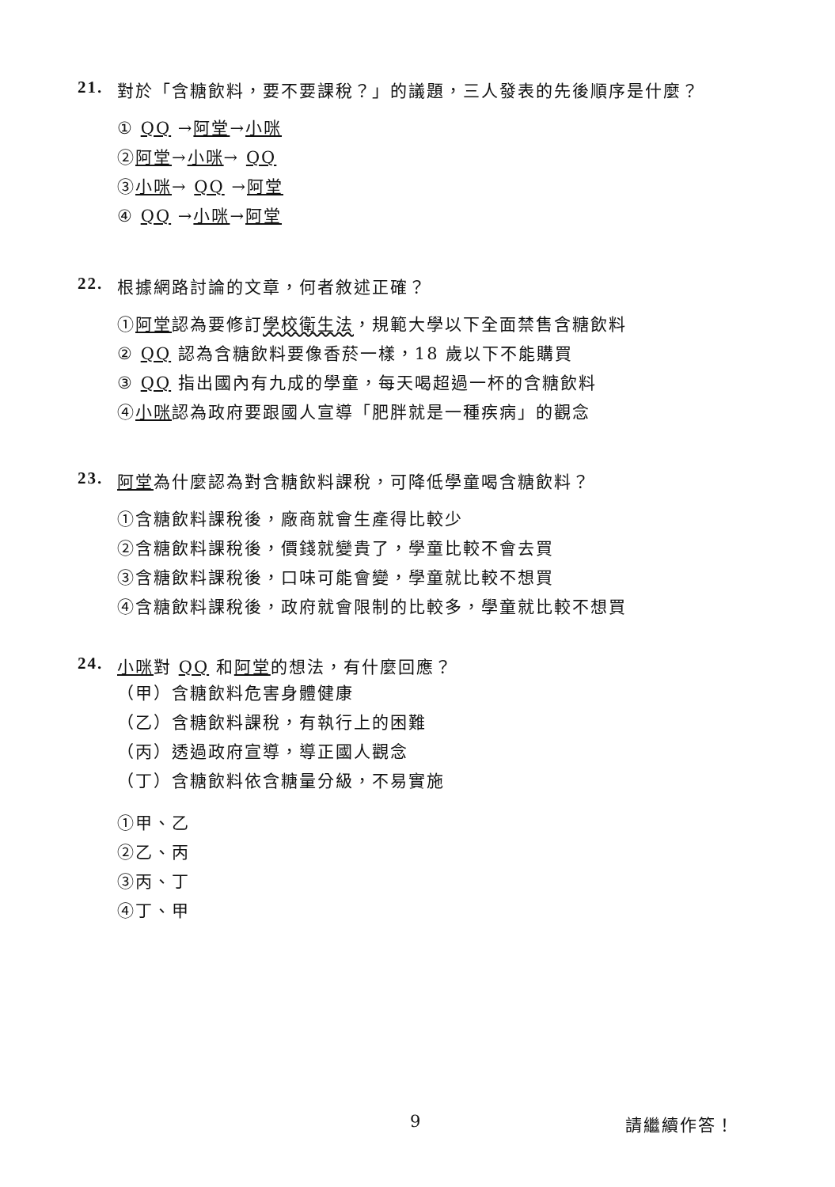21. 對於「含糖飲料，要不要課稅？」的議題，三人發表的先後順序是什麼？
① QQ →阿堂→小咪
②阿堂→小咪→ QQ
③小咪→ QQ →阿堂
④ QQ →小咪→阿堂
22. 根據網路討論的文章，何者敘述正確？
①阿堂認為要修訂學校衛生法，規範大學以下全面禁售含糖飲料
② QQ 認為含糖飲料要像香菸一樣，18 歲以下不能購買
③ QQ 指出國內有九成的學童，每天喝超過一杯的含糖飲料
④小咪認為政府要跟國人宣導「肥胖就是一種疾病」的觀念
23. 阿堂為什麼認為對含糖飲料課稅，可降低學童喝含糖飲料？
①含糖飲料課稅後，廠商就會生產得比較少
②含糖飲料課稅後，價錢就變貴了，學童比較不會去買
③含糖飲料課稅後，口味可能會變，學童就比較不想買
④含糖飲料課稅後，政府就會限制的比較多，學童就比較不想買
24. 小咪對 QQ 和阿堂的想法，有什麼回應？
（甲）含糖飲料危害身體健康
（乙）含糖飲料課稅，有執行上的困難
（丙）透過政府宣導，導正國人觀念
（丁）含糖飲料依含糖量分級，不易實施
①甲、乙
②乙、丙
③丙、丁
④丁、甲
9 請繼續作答！